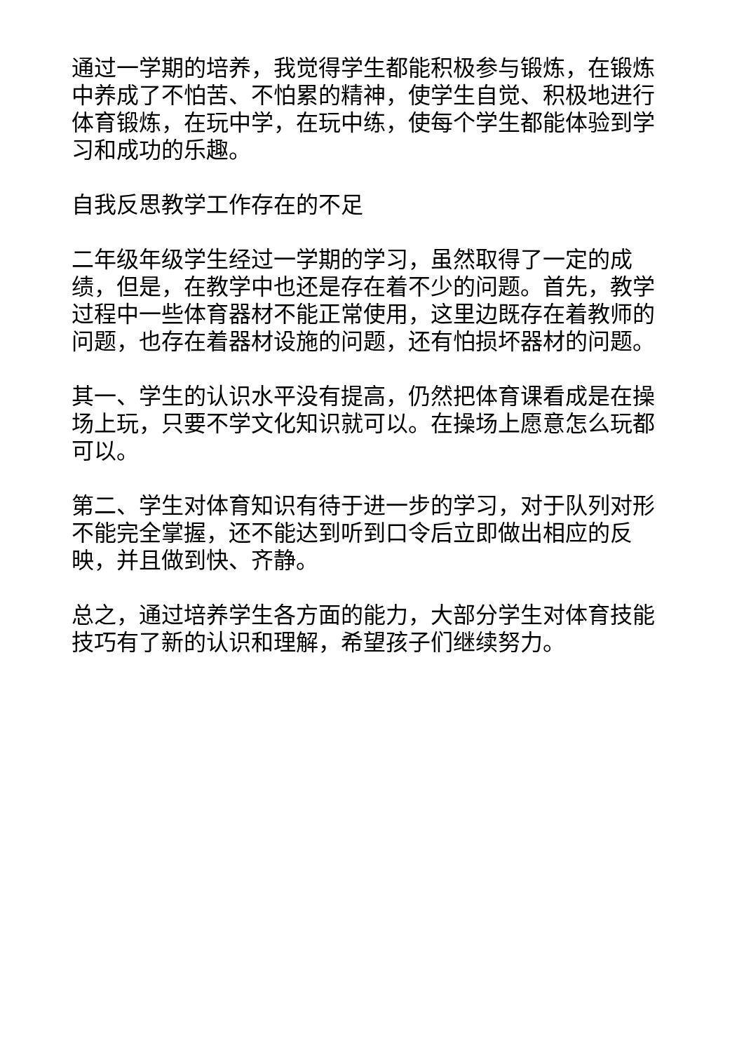通过一学期的培养，我觉得学生都能积极参与锻炼，在锻炼中养成了不怕苦、不怕累的精神，使学生自觉、积极地进行体育锻炼，在玩中学，在玩中练，使每个学生都能体验到学习和成功的乐趣。
自我反思教学工作存在的不足
二年级年级学生经过一学期的学习，虽然取得了一定的成绩，但是，在教学中也还是存在着不少的问题。首先，教学过程中一些体育器材不能正常使用，这里边既存在着教师的问题，也存在着器材设施的问题，还有怕损坏器材的问题。
其一、学生的认识水平没有提高，仍然把体育课看成是在操场上玩，只要不学文化知识就可以。在操场上愿意怎么玩都可以。
第二、学生对体育知识有待于进一步的学习，对于队列对形不能完全掌握，还不能达到听到口令后立即做出相应的反映，并且做到快、齐静。
总之，通过培养学生各方面的能力，大部分学生对体育技能技巧有了新的认识和理解，希望孩子们继续努力。